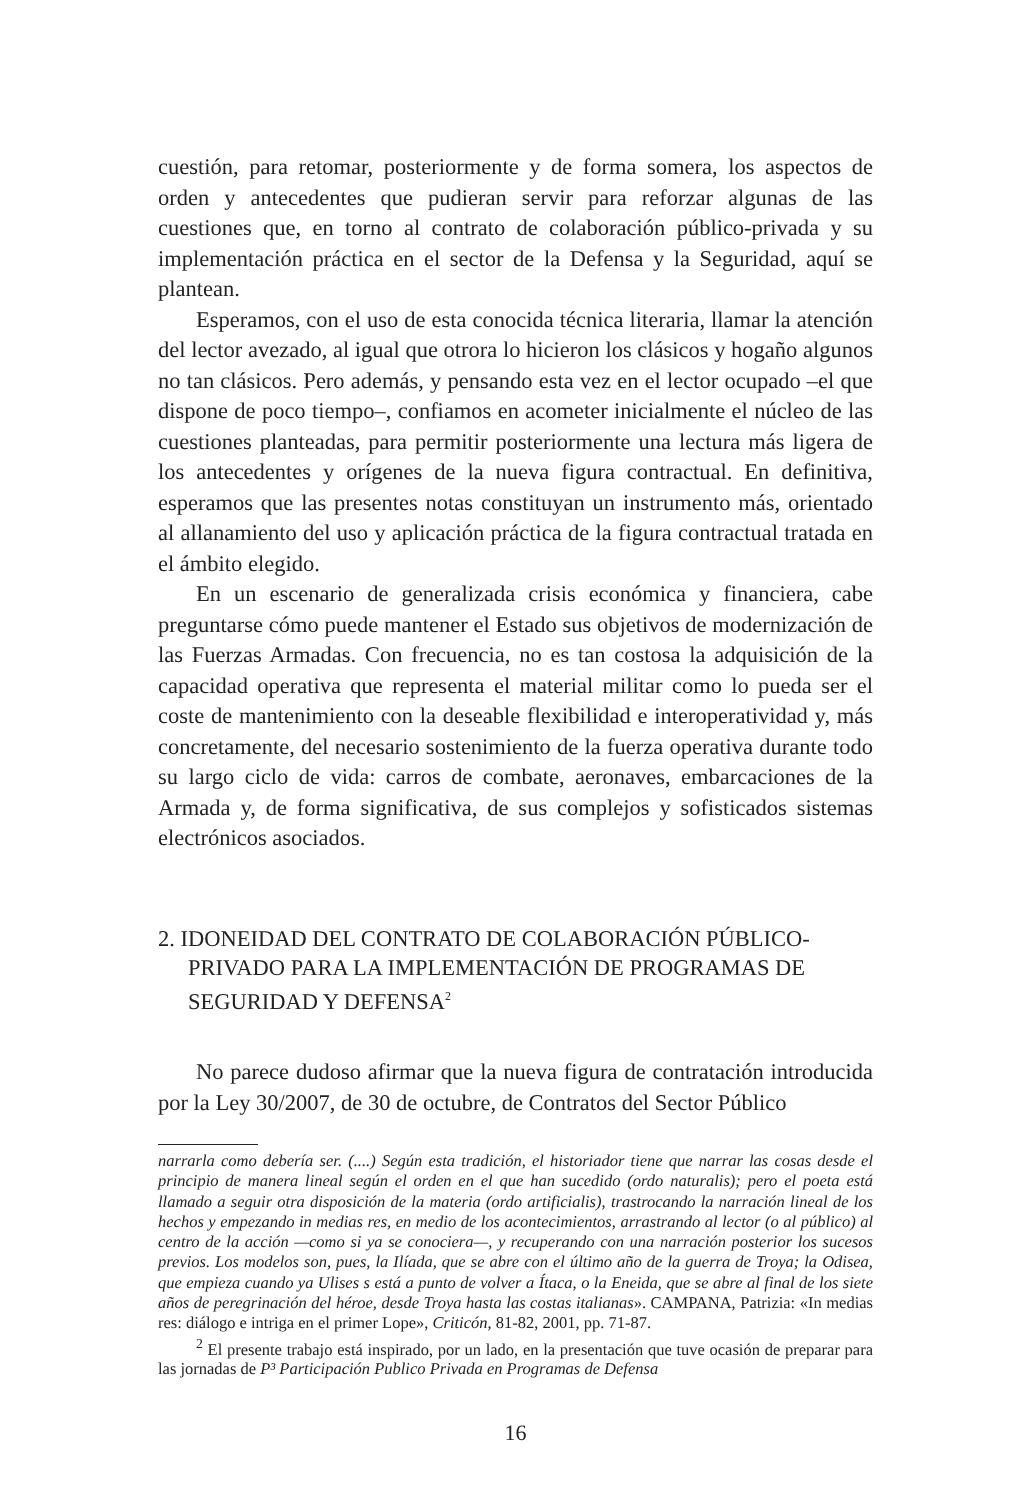cuestión, para retomar, posteriormente y de forma somera, los aspectos de orden y antecedentes que pudieran servir para reforzar algunas de las cuestiones que, en torno al contrato de colaboración público-privada y su implementación práctica en el sector de la Defensa y la Seguridad, aquí se plantean.
Esperamos, con el uso de esta conocida técnica literaria, llamar la atención del lector avezado, al igual que otrora lo hicieron los clásicos y hogaño algunos no tan clásicos. Pero además, y pensando esta vez en el lector ocupado –el que dispone de poco tiempo–, confiamos en acometer inicialmente el núcleo de las cuestiones planteadas, para permitir posteriormente una lectura más ligera de los antecedentes y orígenes de la nueva figura contractual. En definitiva, esperamos que las presentes notas constituyan un instrumento más, orientado al allanamiento del uso y aplicación práctica de la figura contractual tratada en el ámbito elegido.
En un escenario de generalizada crisis económica y financiera, cabe preguntarse cómo puede mantener el Estado sus objetivos de modernización de las Fuerzas Armadas. Con frecuencia, no es tan costosa la adquisición de la capacidad operativa que representa el material militar como lo pueda ser el coste de mantenimiento con la deseable flexibilidad e interoperatividad y, más concretamente, del necesario sostenimiento de la fuerza operativa durante todo su largo ciclo de vida: carros de combate, aeronaves, embarcaciones de la Armada y, de forma significativa, de sus complejos y sofisticados sistemas electrónicos asociados.
2. IDONEIDAD DEL CONTRATO DE COLABORACIÓN PÚBLICO-PRIVADO PARA LA IMPLEMENTACIÓN DE PROGRAMAS DE SEGURIDAD Y DEFENSA<sup>2</sup>
No parece dudoso afirmar que la nueva figura de contratación introducida por la Ley 30/2007, de 30 de octubre, de Contratos del Sector Público
narrarla como debería ser. (....) Según esta tradición, el historiador tiene que narrar las cosas desde el principio de manera lineal según el orden en el que han sucedido (ordo naturalis); pero el poeta está llamado a seguir otra disposición de la materia (ordo artificialis), trastrocando la narración lineal de los hechos y empezando in medias res, en medio de los acontecimientos, arrastrando al lector (o al público) al centro de la acción —como si ya se conociera—, y recuperando con una narración posterior los sucesos previos. Los modelos son, pues, la Ilíada, que se abre con el último año de la guerra de Troya; la Odisea, que empieza cuando ya Ulises s está a punto de volver a Ítaca, o la Eneida, que se abre al final de los siete años de peregrinación del héroe, desde Troya hasta las costas italianas». CAMPANA, Patrizia: «In medias res: diálogo e intriga en el primer Lope», Criticón, 81-82, 2001, pp. 71-87.
<sup>2</sup> El presente trabajo está inspirado, por un lado, en la presentación que tuve ocasión de preparar para las jornadas de P³ Participación Publico Privada en Programas de Defensa
16